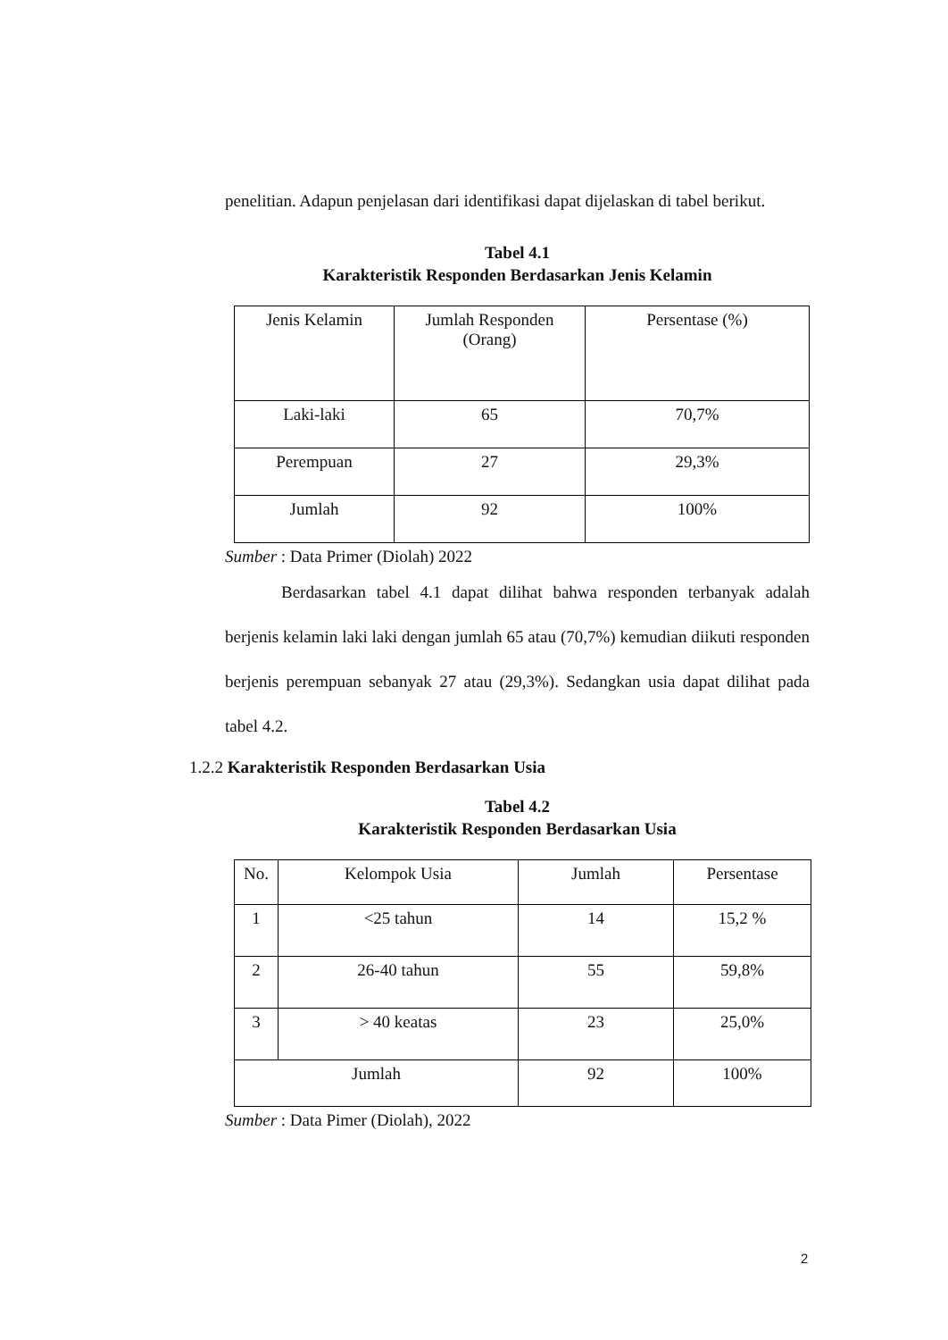penelitian. Adapun penjelasan dari identifikasi dapat dijelaskan di tabel berikut.
Tabel 4.1
Karakteristik Responden Berdasarkan Jenis Kelamin
| Jenis Kelamin | Jumlah Responden (Orang) | Persentase (%) |
| Laki-laki | 65 | 70,7% |
| Perempuan | 27 | 29,3% |
| Jumlah | 92 | 100% |
Sumber : Data Primer (Diolah) 2022
Berdasarkan tabel 4.1 dapat dilihat bahwa responden terbanyak adalah berjenis kelamin laki laki dengan jumlah 65 atau (70,7%) kemudian diikuti responden berjenis perempuan sebanyak 27 atau (29,3%). Sedangkan usia dapat dilihat pada tabel 4.2.
1.2.2 Karakteristik Responden Berdasarkan Usia
Tabel 4.2
Karakteristik Responden Berdasarkan Usia
| No. | Kelompok Usia | Jumlah | Persentase |
| 1 | <25 tahun | 14 | 15,2 % |
| 2 | 26-40 tahun | 55 | 59,8% |
| 3 | > 40 keatas | 23 | 25,0% |
| Jumlah | | 92 | 100% |
Sumber : Data Pimer (Diolah), 2022
2